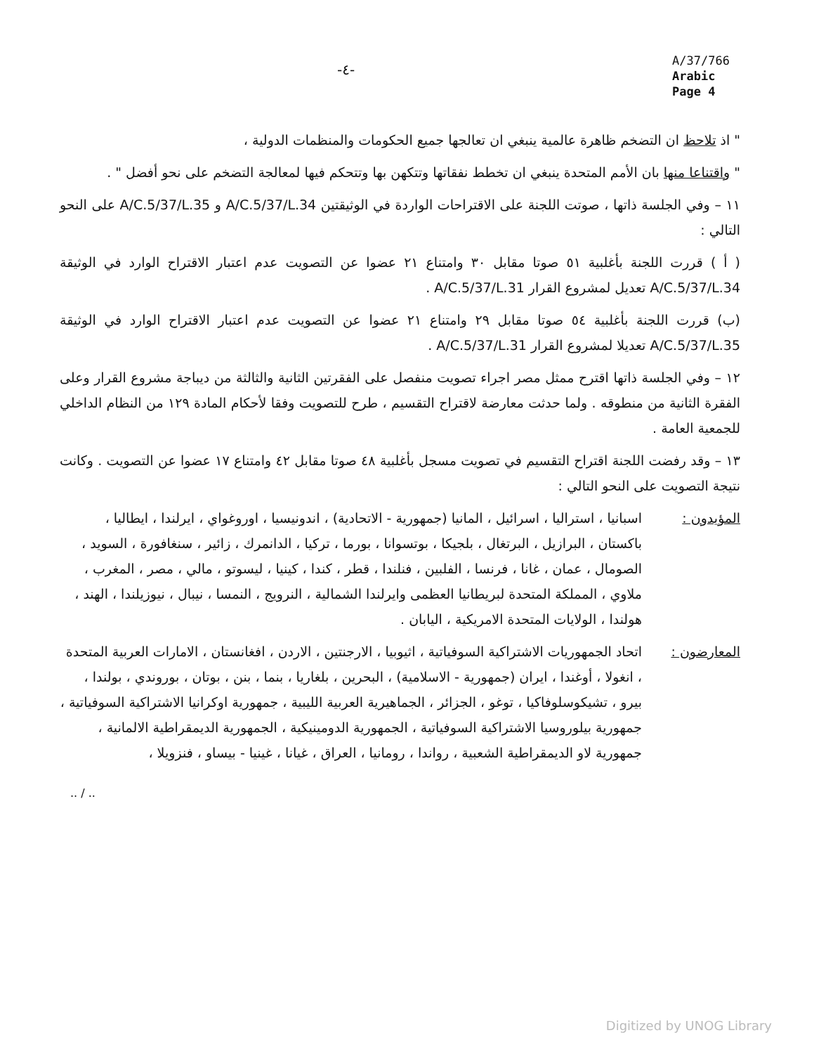-٤-
A/37/766
Arabic
Page 4
" اذ تلاحظ ان التضخم ظاهرة عالمية ينبغي ان تعالجها جميع الحكومات والمنظمات الدولية ،
" واقتناعا منها بان الأمم المتحدة ينبغي ان تخطط نفقاتها وتتكهن بها وتتحكم فيها لمعالجة التضخم على نحو أفضل " .
١١ – وفي الجلسة ذاتها ، صوتت اللجنة على الاقتراحات الواردة في الوثيقتين A/C.5/37/L.34 و A/C.5/37/L.35 على النحو التالي :
( أ ) قررت اللجنة بأغلبية ٥١ صوتا مقابل ٣٠ وامتناع ٢١ عضوا عن التصويت عدم اعتبار الاقتراح الوارد في الوثيقة A/C.5/37/L.34 تعديل لمشروع القرار A/C.5/37/L.31 .
(ب) قررت اللجنة بأغلبية ٥٤ صوتا مقابل ٢٩ وامتناع ٢١ عضوا عن التصويت عدم اعتبار الاقتراح الوارد في الوثيقة A/C.5/37/L.35 تعديلا لمشروع القرار A/C.5/37/L.31 .
١٢ – وفي الجلسة ذاتها اقترح ممثل مصر اجراء تصويت منفصل على الفقرتين الثانية والثالثة من ديباجة مشروع القرار وعلى الفقرة الثانية من منطوقه . ولما حدثت معارضة لاقتراح التقسيم ، طرح للتصويت وفقا لأحكام المادة ١٢٩ من النظام الداخلي للجمعية العامة .
١٣ – وقد رفضت اللجنة اقتراح التقسيم في تصويت مسجل بأغلبية ٤٨ صوتا مقابل ٤٢ وامتناع ١٧ عضوا عن التصويت . وكانت نتيجة التصويت على النحو التالي :
المؤيدون : اسبانيا ، استراليا ، اسرائيل ، المانيا (جمهورية - الاتحادية) ، اندونيسيا ، اوروغواي ، ايرلندا ، ايطاليا ، باكستان ، البرازيل ، البرتغال ، بلجيكا ، بوتسوانا ، بورما ، تركيا ، الدانمرك ، زائير ، سنغافورة ، السويد ، الصومال ، عمان ، غانا ، فرنسا ، الفلبين ، فنلندا ، قطر ، كندا ، كينيا ، ليسوتو ، مالي ، مصر ، المغرب ، ملاوي ، المملكة المتحدة لبريطانيا العظمى وايرلندا الشمالية ، النرويج ، النمسا ، نيبال ، نيوزيلندا ، الهند ، هولندا ، الولايات المتحدة الامريكية ، اليابان .
المعارضون : اتحاد الجمهوريات الاشتراكية السوفياتية ، اثيوبيا ، الارجنتين ، الاردن ، افغانستان ، الامارات العربية المتحدة ، انغولا ، أوغندا ، ايران (جمهورية - الاسلامية) ، البحرين ، بلغاريا ، بنما ، بنن ، بوتان ، بوروندي ، بولندا ، بيرو ، تشيكوسلوفاكيا ، توغو ، الجزائر ، الجماهيرية العربية الليبية ، جمهورية اوكرانيا الاشتراكية السوفياتية ، جمهورية بيلوروسيا الاشتراكية السوفياتية ، الجمهورية الدومينيكية ، الجمهورية الديمقراطية الالمانية ، جمهورية لاو الديمقراطية الشعبية ، رواندا ، رومانيا ، العراق ، غيانا ، غينيا - بيساو ، فنزويلا ،
.. / ..
Digitized by UNOG Library